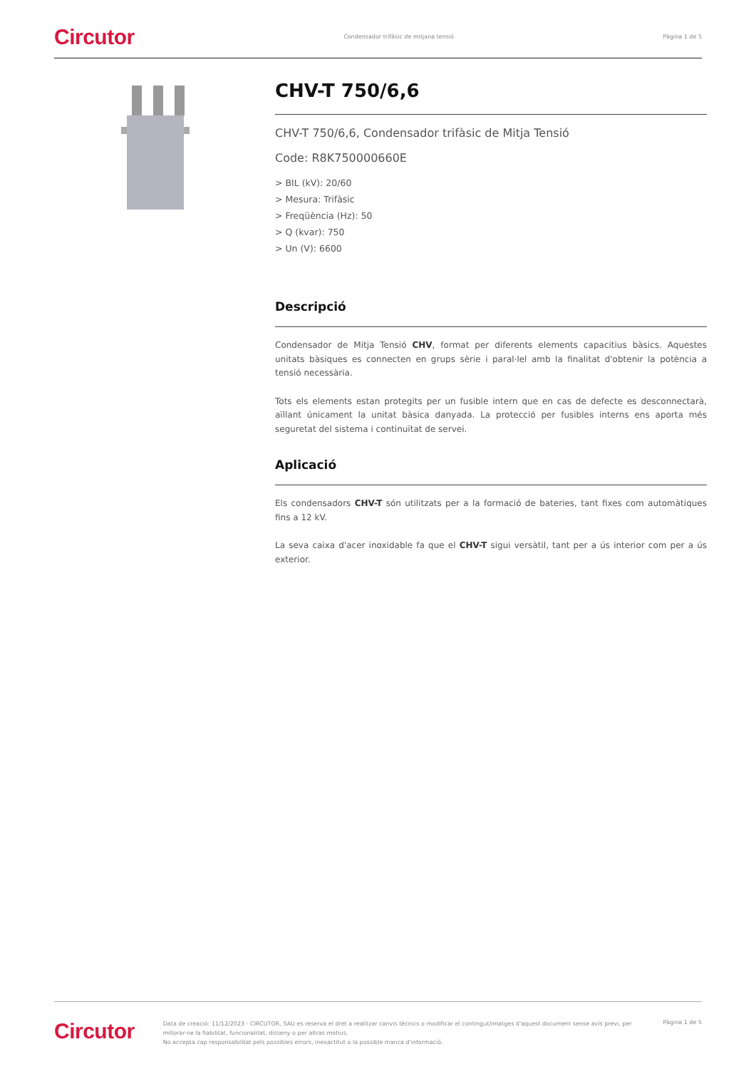Circutor Condensador trifàsic de mitjana tensió Pàgina 1 de 5
CHV-T 750/6,6
CHV-T 750/6,6, Condensador trifàsic de Mitja Tensió
Code: R8K750000660E
> BIL (kV): 20/60
> Mesura: Trifàsic
> Freqüència (Hz): 50
> Q (kvar): 750
> Un (V): 6600
Descripció
Condensador de Mitja Tensió CHV, format per diferents elements capacitius bàsics. Aquestes unitats bàsiques es connecten en grups sèrie i paral·lel amb la finalitat d'obtenir la potència a tensió necessària.
Tots els elements estan protegits per un fusible intern que en cas de defecte es desconnectarà, aïllant únicament la unitat bàsica danyada. La protecció per fusibles interns ens aporta més seguretat del sistema i continuïtat de servei.
Aplicació
Els condensadors CHV-T són utilitzats per a la formació de bateries, tant fixes com automàtiques fins a 12 kV.
La seva caixa d'acer inoxidable fa que el CHV-T sigui versàtil, tant per a ús interior com per a ús exterior.
Circutor Data de creació: 11/12/2023 - CIRCUTOR, SAU es reserva el dret a realitzar canvis tècnics o modificar el contingut/imatges d'aquest document sense avís previ, per millorar-ne la fiabilitat, funcionalitat, disseny o per altras motius.
No accepta cap responsabilitat pels possibles errors, inexactitut o la possible manca d'informació. Pàgina 1 de 5